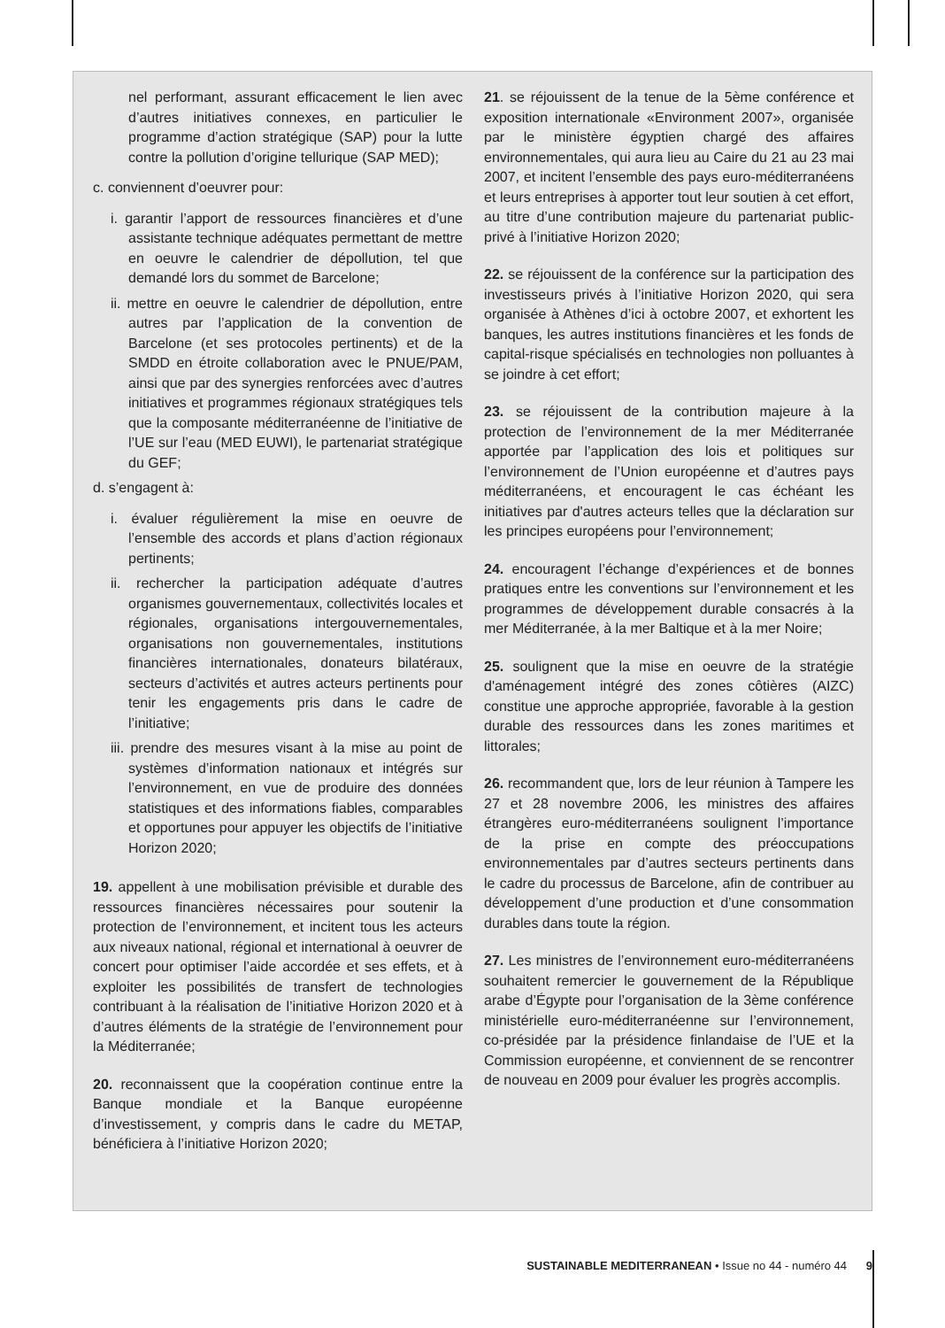nel performant, assurant efficacement le lien avec d’autres initiatives connexes, en particulier le programme d’action stratégique (SAP) pour la lutte contre la pollution d’origine tellurique (SAP MED);
c. conviennent d’oeuvrer pour:
i. garantir l’apport de ressources financières et d’une assistante technique adéquates permettant de mettre en oeuvre le calendrier de dépollution, tel que demandé lors du sommet de Barcelone;
ii. mettre en oeuvre le calendrier de dépollution, entre autres par l’application de la convention de Barcelone (et ses protocoles pertinents) et de la SMDD en étroite collaboration avec le PNUE/PAM, ainsi que par des synergies renforcées avec d’autres initiatives et programmes régionaux stratégiques tels que la composante méditerranéenne de l’initiative de l’UE sur l’eau (MED EUWI), le partenariat stratégique du GEF;
d. s’engagent à:
i. évaluer régulièrement la mise en oeuvre de l’ensemble des accords et plans d’action régionaux pertinents;
ii. rechercher la participation adéquate d’autres organismes gouvernementaux, collectivités locales et régionales, organisations intergouvernementales, organisations non gouvernementales, institutions financières internationales, donateurs bilatéraux, secteurs d’activités et autres acteurs pertinents pour tenir les engagements pris dans le cadre de l’initiative;
iii. prendre des mesures visant à la mise au point de systèmes d’information nationaux et intégrés sur l’environnement, en vue de produire des données statistiques et des informations fiables, comparables et opportunes pour appuyer les objectifs de l’initiative Horizon 2020;
19. appellent à une mobilisation prévisible et durable des ressources financières nécessaires pour soutenir la protection de l’environnement, et incitent tous les acteurs aux niveaux national, régional et international à oeuvrer de concert pour optimiser l’aide accordée et ses effets, et à exploiter les possibilités de transfert de technologies contribuant à la réalisation de l’initiative Horizon 2020 et à d’autres éléments de la stratégie de l’environnement pour la Méditerranée;
20. reconnaissent que la coopération continue entre la Banque mondiale et la Banque européenne d’investissement, y compris dans le cadre du METAP, bénéficiera à l’initiative Horizon 2020;
21. se réjouissent de la tenue de la 5ème conférence et exposition internationale «Environment 2007», organisée par le ministère égyptien chargé des affaires environnementales, qui aura lieu au Caire du 21 au 23 mai 2007, et incitent l’ensemble des pays euro-méditerranéens et leurs entreprises à apporter tout leur soutien à cet effort, au titre d’une contribution majeure du partenariat public-privé à l’initiative Horizon 2020;
22. se réjouissent de la conférence sur la participation des investisseurs privés à l’initiative Horizon 2020, qui sera organisée à Athènes d’ici à octobre 2007, et exhortent les banques, les autres institutions financières et les fonds de capital-risque spécialisés en technologies non polluantes à se joindre à cet effort;
23. se réjouissent de la contribution majeure à la protection de l’environnement de la mer Méditerranée apportée par l’application des lois et politiques sur l’environnement de l’Union européenne et d’autres pays méditerranéens, et encouragent le cas échéant les initiatives par d'autres acteurs telles que la déclaration sur les principes européens pour l’environnement;
24. encouragent l’échange d’expériences et de bonnes pratiques entre les conventions sur l’environnement et les programmes de développement durable consacrés à la mer Méditerranée, à la mer Baltique et à la mer Noire;
25. soulignent que la mise en oeuvre de la stratégie d'aménagement intégré des zones côtières (AIZC) constitue une approche appropriée, favorable à la gestion durable des ressources dans les zones maritimes et littorales;
26. recommandent que, lors de leur réunion à Tampere les 27 et 28 novembre 2006, les ministres des affaires étrangères euro-méditerranéens soulignent l’importance de la prise en compte des préoccupations environnementales par d’autres secteurs pertinents dans le cadre du processus de Barcelone, afin de contribuer au développement d’une production et d’une consommation durables dans toute la région.
27. Les ministres de l’environnement euro-méditerranéens souhaitent remercier le gouvernement de la République arabe d’Égypte pour l’organisation de la 3ème conférence ministérielle euro-méditerranéenne sur l’environnement, co-présidée par la présidence finlandaise de l’UE et la Commission européenne, et conviennent de se rencontrer de nouveau en 2009 pour évaluer les progrès accomplis.
SUSTAINABLE MEDITERRANEAN • Issue no 44 - numéro 44 9